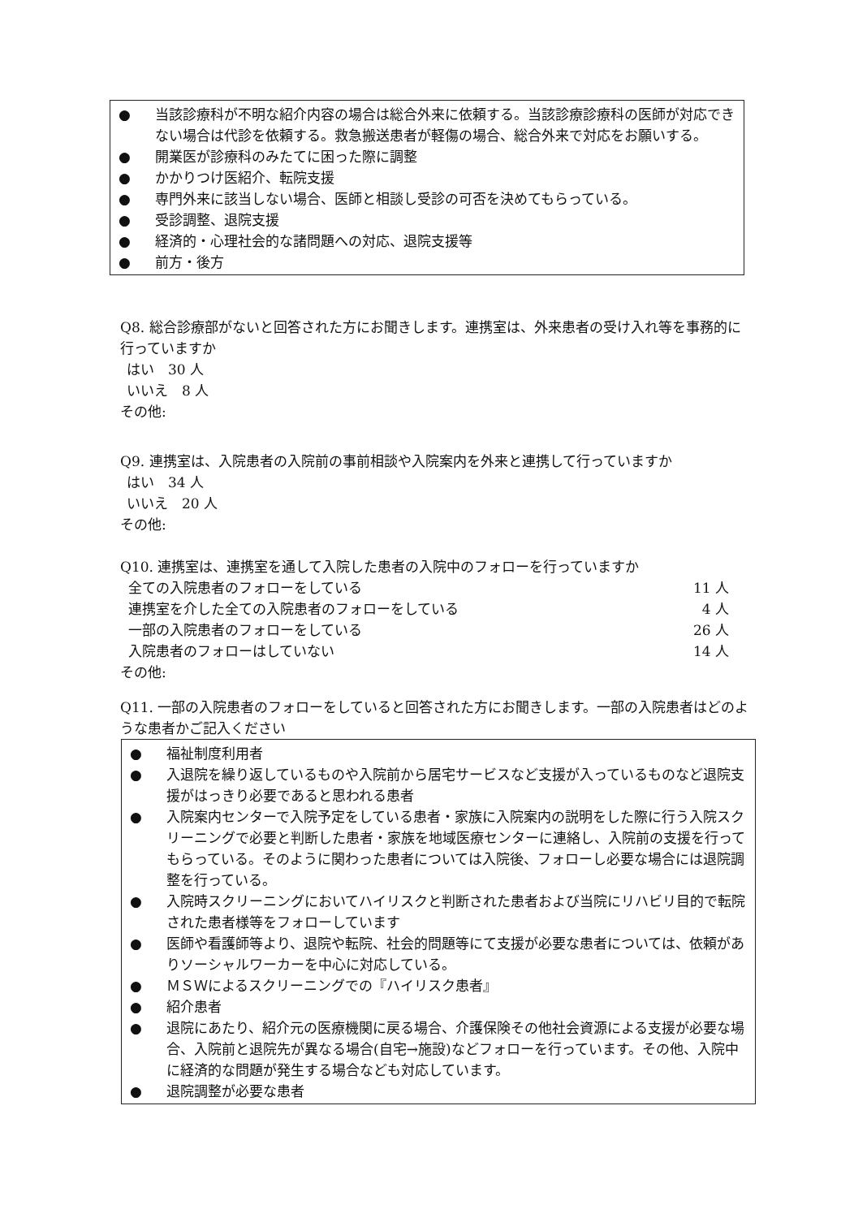● 当該診療科が不明な紹介内容の場合は総合外来に依頼する。当該診療診療科の医師が対応できない場合は代診を依頼する。救急搬送患者が軽傷の場合、総合外来で対応をお願いする。
● 開業医が診療科のみたてに困った際に調整
● かかりつけ医紹介、転院支援
● 専門外来に該当しない場合、医師と相談し受診の可否を決めてもらっている。
● 受診調整、退院支援
● 経済的・心理社会的な諸問題への対応、退院支援等
● 前方・後方
Q8. 総合診療部がないと回答された方にお聞きします。連携室は、外来患者の受け入れ等を事務的に行っていますか
はい　30 人
いいえ　8 人
その他:
Q9. 連携室は、入院患者の入院前の事前相談や入院案内を外来と連携して行っていますか
はい　34 人
いいえ　20 人
その他:
Q10. 連携室は、連携室を通して入院した患者の入院中のフォローを行っていますか
全ての入院患者のフォローをしている 11 人
連携室を介した全ての入院患者のフォローをしている 4 人
一部の入院患者のフォローをしている 26 人
入院患者のフォローはしていない 14 人
その他:
Q11. 一部の入院患者のフォローをしていると回答された方にお聞きします。一部の入院患者はどのような患者かご記入ください
● 福祉制度利用者
● 入退院を繰り返しているものや入院前から居宅サービスなど支援が入っているものなど退院支援がはっきり必要であると思われる患者
● 入院案内センターで入院予定をしている患者・家族に入院案内の説明をした際に行う入院スクリーニングで必要と判断した患者・家族を地域医療センターに連絡し、入院前の支援を行ってもらっている。そのように関わった患者については入院後、フォローし必要な場合には退院調整を行っている。
● 入院時スクリーニングにおいてハイリスクと判断された患者および当院にリハビリ目的で転院された患者様等をフォローしています
● 医師や看護師等より、退院や転院、社会的問題等にて支援が必要な患者については、依頼がありソーシャルワーカーを中心に対応している。
● ＭＳＷによるスクリーニングでの『ハイリスク患者』
● 紹介患者
● 退院にあたり、紹介元の医療機関に戻る場合、介護保険その他社会資源による支援が必要な場合、入院前と退院先が異なる場合(自宅→施設)などフォローを行っています。その他、入院中に経済的な問題が発生する場合なども対応しています。
● 退院調整が必要な患者